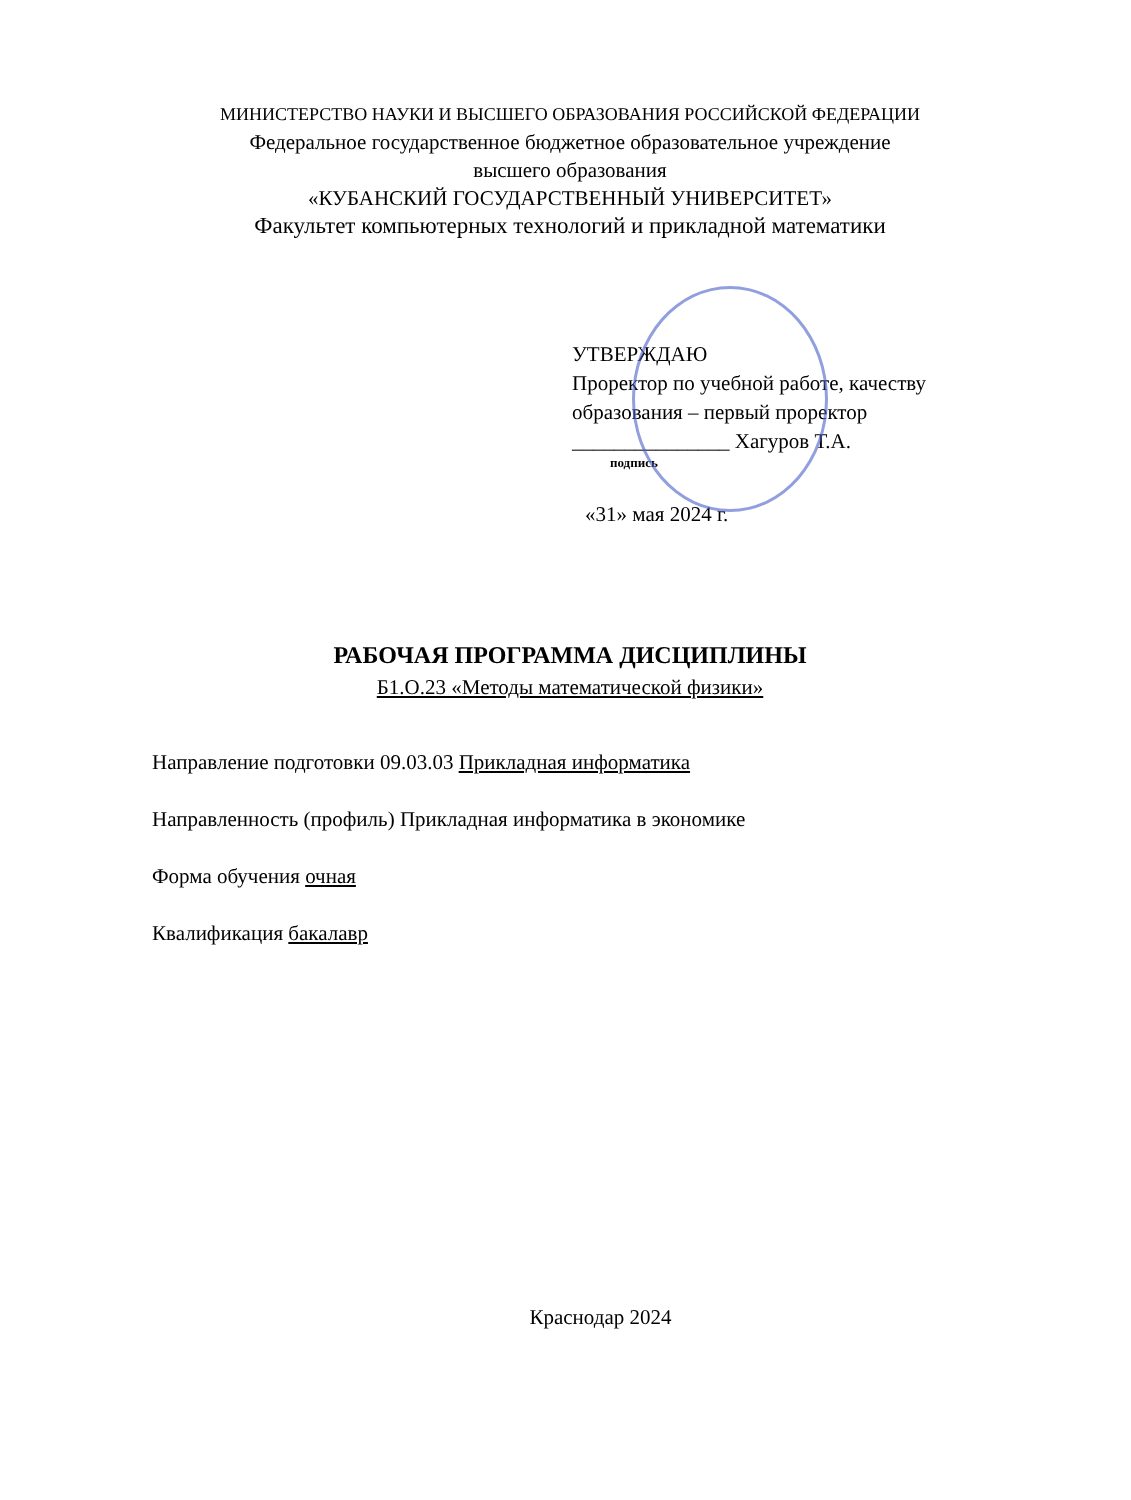МИНИСТЕРСТВО НАУКИ И ВЫСШЕГО ОБРАЗОВАНИЯ РОССИЙСКОЙ ФЕДЕРАЦИИ
Федеральное государственное бюджетное образовательное учреждение
высшего образования
«КУБАНСКИЙ ГОСУДАРСТВЕННЫЙ УНИВЕРСИТЕТ»
Факультет компьютерных технологий и прикладной математики
УТВЕРЖДАЮ
Проректор по учебной работе, качеству образования – первый проректор
_______________ Хагуров Т.А.
подпись
«31» мая 2024 г.
РАБОЧАЯ ПРОГРАММА ДИСЦИПЛИНЫ
Б1.О.23 «Методы математической физики»
Направление подготовки 09.03.03 Прикладная информатика
Направленность (профиль) Прикладная информатика в экономике
Форма обучения очная
Квалификация бакалавр
Краснодар 2024